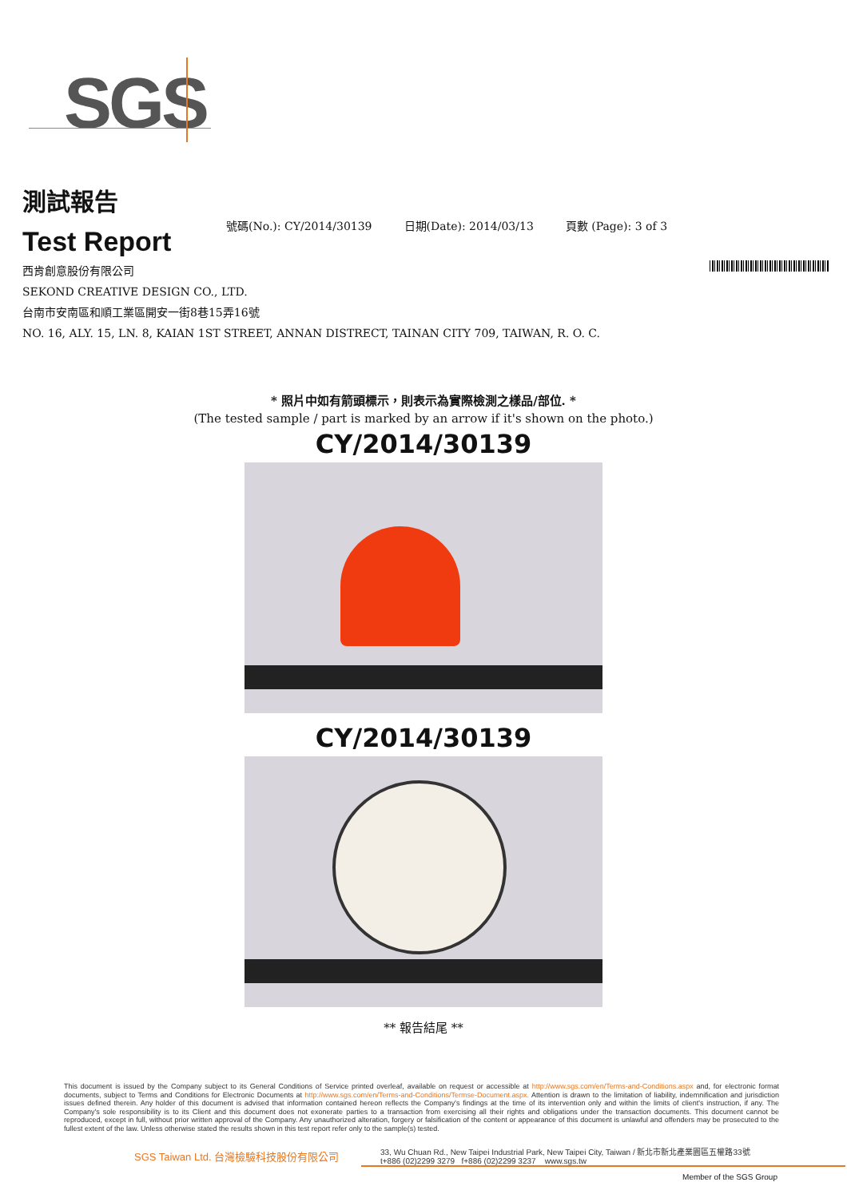SGS
測試報告
Test Report
號碼(No.): CY/2014/30139 日期(Date): 2014/03/13 頁數 (Page): 3 of 3
西肯創意股份有限公司
SEKOND CREATIVE DESIGN CO., LTD.
台南市安南區和順工業區開安一街8巷15弄16號
NO. 16, ALY. 15, LN. 8, KAIAN 1ST STREET, ANNAN DISTRECT, TAINAN CITY 709, TAIWAN, R. O. C.
* 照片中如有箭頭標示，則表示為實際檢測之樣品/部位. *
(The tested sample / part is marked by an arrow if it's shown on the photo.)
CY/2014/30139
CY/2014/30139
** 報告結尾 **
This document is issued by the Company subject to its General Conditions of Service printed overleaf, available on request or accessible at http://www.sgs.com/en/Terms-and-Conditions.aspx and, for electronic format documents, subject to Terms and Conditions for Electronic Documents at http://www.sgs.com/en/Terms-and-Conditions/Termse-Document.aspx. Attention is drawn to the limitation of liability, indemnification and jurisdiction issues defined therein. Any holder of this document is advised that information contained hereon reflects the Company's findings at the time of its intervention only and within the limits of client's instruction, if any. The Company's sole responsibility is to its Client and this document does not exonerate parties to a transaction from exercising all their rights and obligations under the transaction documents. This document cannot be reproduced, except in full, without prior written approval of the Company. Any unauthorized alteration, forgery or falsification of the content or appearance of this document is unlawful and offenders may be prosecuted to the fullest extent of the law. Unless otherwise stated the results shown in this test report refer only to the sample(s) tested.
SGS Taiwan Ltd. 台灣檢驗科技股份有限公司
33, Wu Chuan Rd., New Taipei Industrial Park, New Taipei City, Taiwan / 新北市新北產業園區五權路33號
t+886 (02)2299 3279 f+886 (02)2299 3237 www.sgs.tw
Member of the SGS Group